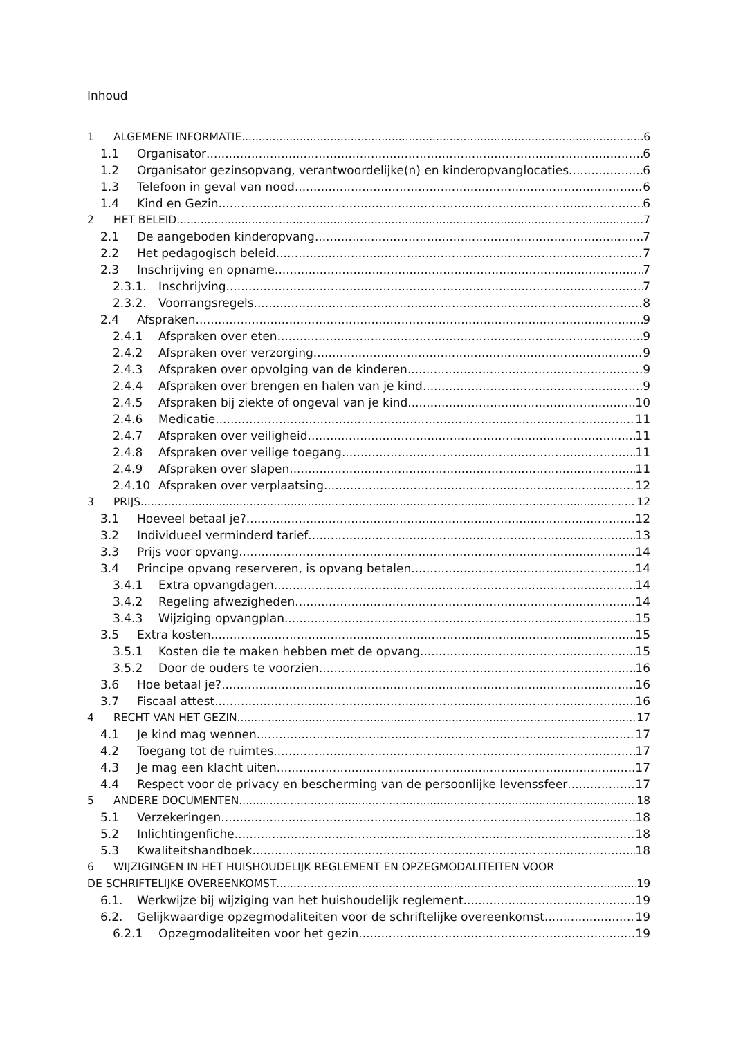Inhoud
1 ALGEMENE INFORMATIE 6
1.1 Organisator 6
1.2 Organisator gezinsopvang, verantwoordelijke(n) en kinderopvanglocaties 6
1.3 Telefoon in geval van nood 6
1.4 Kind en Gezin 6
2 HET BELEID 7
2.1 De aangeboden kinderopvang 7
2.2 Het pedagogisch beleid 7
2.3 Inschrijving en opname 7
2.3.1. Inschrijving 7
2.3.2. Voorrangsregels 8
2.4 Afspraken 9
2.4.1 Afspraken over eten 9
2.4.2 Afspraken over verzorging 9
2.4.3 Afspraken over opvolging van de kinderen 9
2.4.4 Afspraken over brengen en halen van je kind 9
2.4.5 Afspraken bij ziekte of ongeval van je kind 10
2.4.6 Medicatie 11
2.4.7 Afspraken over veiligheid 11
2.4.8 Afspraken over veilige toegang 11
2.4.9 Afspraken over slapen 11
2.4.10 Afspraken over verplaatsing 12
3 PRIJS 12
3.1 Hoeveel betaal je? 12
3.2 Individueel verminderd tarief 13
3.3 Prijs voor opvang 14
3.4 Principe opvang reserveren, is opvang betalen 14
3.4.1 Extra opvangdagen 14
3.4.2 Regeling afwezigheden 14
3.4.3 Wijziging opvangplan 15
3.5 Extra kosten 15
3.5.1 Kosten die te maken hebben met de opvang 15
3.5.2 Door de ouders te voorzien 16
3.6 Hoe betaal je? 16
3.7 Fiscaal attest 16
4 RECHT VAN HET GEZIN 17
4.1 Je kind mag wennen 17
4.2 Toegang tot de ruimtes 17
4.3 Je mag een klacht uiten 17
4.4 Respect voor de privacy en bescherming van de persoonlijke levenssfeer 17
5 ANDERE DOCUMENTEN 18
5.1 Verzekeringen 18
5.2 Inlichtingenfiche 18
5.3 Kwaliteitshandboek 18
6 WIJZIGINGEN IN HET HUISHOUDELIJK REGLEMENT EN OPZEGMODALITEITEN VOOR
DE SCHRIFTELIJKE OVEREENKOMST 19
6.1. Werkwijze bij wijziging van het huishoudelijk reglement 19
6.2. Gelijkwaardige opzegmodaliteiten voor de schriftelijke overeenkomst 19
6.2.1 Opzegmodaliteiten voor het gezin 19